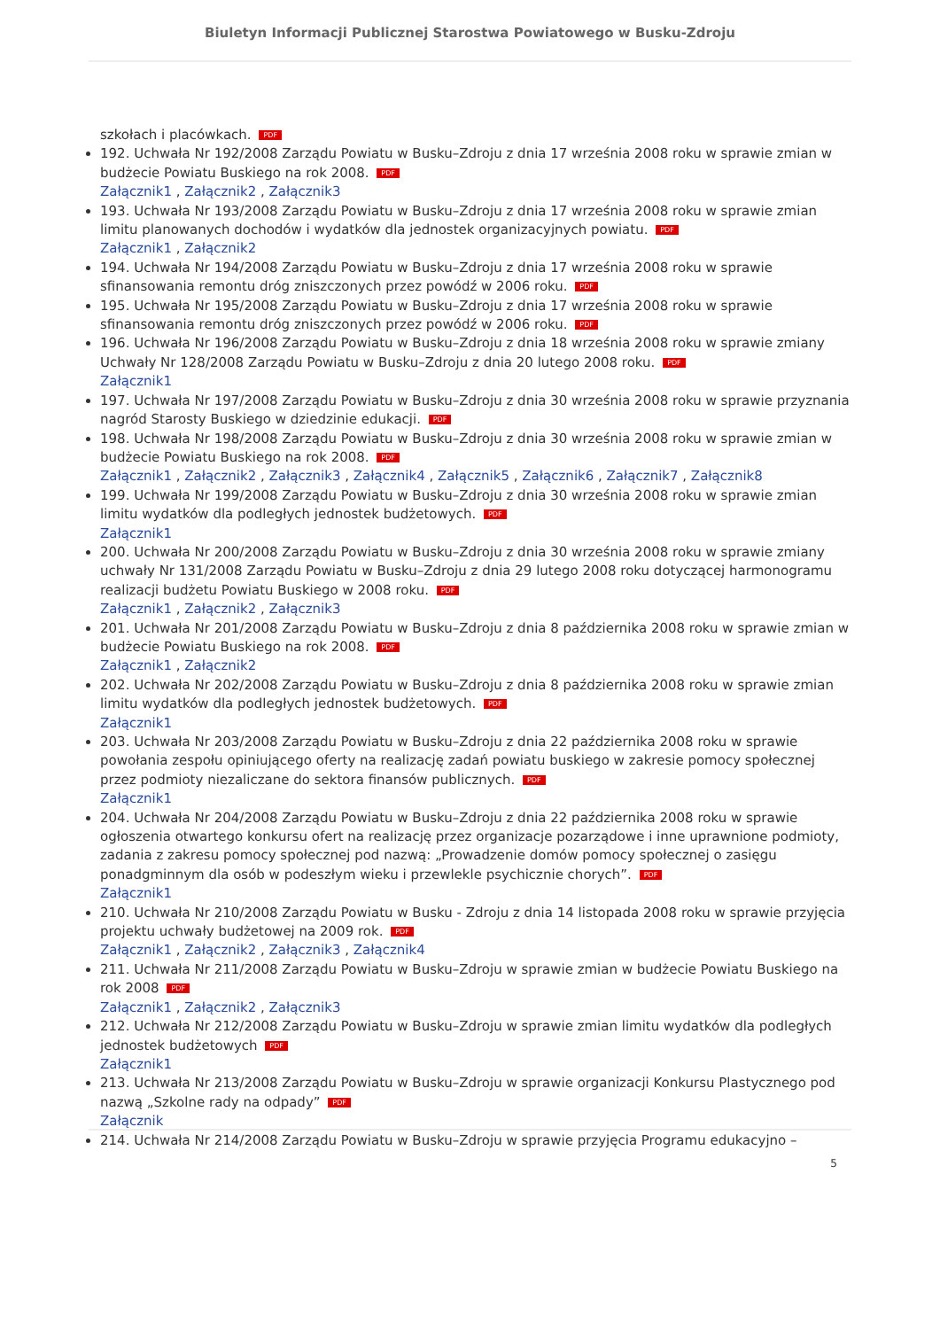Biuletyn Informacji Publicznej Starostwa Powiatowego w Busku-Zdroju
szkołach i placówkach. PDF
192. Uchwała Nr 192/2008 Zarządu Powiatu w Busku–Zdroju z dnia 17 września 2008 roku w sprawie zmian w budżecie Powiatu Buskiego na rok 2008. PDF
Załącznik1 , Załącznik2 , Załącznik3
193. Uchwała Nr 193/2008 Zarządu Powiatu w Busku–Zdroju z dnia 17 września 2008 roku w sprawie zmian limitu planowanych dochodów i wydatków dla jednostek organizacyjnych powiatu. PDF
Załącznik1 , Załącznik2
194. Uchwała Nr 194/2008 Zarządu Powiatu w Busku–Zdroju z dnia 17 września 2008 roku w sprawie sfinansowania remontu dróg zniszczonych przez powódź w 2006 roku. PDF
195. Uchwała Nr 195/2008 Zarządu Powiatu w Busku–Zdroju z dnia 17 września 2008 roku w sprawie sfinansowania remontu dróg zniszczonych przez powódź w 2006 roku. PDF
196. Uchwała Nr 196/2008 Zarządu Powiatu w Busku–Zdroju z dnia 18 września 2008 roku w sprawie zmiany Uchwały Nr 128/2008 Zarządu Powiatu w Busku–Zdroju z dnia 20 lutego 2008 roku. PDF
Załącznik1
197. Uchwała Nr 197/2008 Zarządu Powiatu w Busku–Zdroju z dnia 30 września 2008 roku w sprawie przyznania nagród Starosty Buskiego w dziedzinie edukacji. PDF
198. Uchwała Nr 198/2008 Zarządu Powiatu w Busku–Zdroju z dnia 30 września 2008 roku w sprawie zmian w budżecie Powiatu Buskiego na rok 2008. PDF
Załącznik1 , Załącznik2 , Załącznik3 , Załącznik4 , Załącznik5 , Załącznik6 , Załącznik7 , Załącznik8
199. Uchwała Nr 199/2008 Zarządu Powiatu w Busku–Zdroju z dnia 30 września 2008 roku w sprawie zmian limitu wydatków dla podległych jednostek budżetowych. PDF
Załącznik1
200. Uchwała Nr 200/2008 Zarządu Powiatu w Busku–Zdroju z dnia 30 września 2008 roku w sprawie zmiany uchwały Nr 131/2008 Zarządu Powiatu w Busku–Zdroju z dnia 29 lutego 2008 roku dotyczącej harmonogramu realizacji budżetu Powiatu Buskiego w 2008 roku. PDF
Załącznik1 , Załącznik2 , Załącznik3
201. Uchwała Nr 201/2008 Zarządu Powiatu w Busku–Zdroju z dnia 8 października 2008 roku w sprawie zmian w budżecie Powiatu Buskiego na rok 2008. PDF
Załącznik1 , Załącznik2
202. Uchwała Nr 202/2008 Zarządu Powiatu w Busku–Zdroju z dnia 8 października 2008 roku w sprawie zmian limitu wydatków dla podległych jednostek budżetowych. PDF
Załącznik1
203. Uchwała Nr 203/2008 Zarządu Powiatu w Busku–Zdroju z dnia 22 października 2008 roku w sprawie powołania zespołu opiniującego oferty na realizację zadań powiatu buskiego w zakresie pomocy społecznej przez podmioty niezaliczane do sektora finansów publicznych. PDF
Załącznik1
204. Uchwała Nr 204/2008 Zarządu Powiatu w Busku–Zdroju z dnia 22 października 2008 roku w sprawie ogłoszenia otwartego konkursu ofert na realizację przez organizacje pozarządowe i inne uprawnione podmioty, zadania z zakresu pomocy społecznej pod nazwą: „Prowadzenie domów pomocy społecznej o zasięgu ponadgminnym dla osób w podeszłym wieku i przewlekle psychicznie chorych”. PDF
Załącznik1
210. Uchwała Nr 210/2008 Zarządu Powiatu w Busku - Zdroju z dnia 14 listopada 2008 roku w sprawie przyjęcia projektu uchwały budżetowej na 2009 rok. PDF
Załącznik1 , Załącznik2 , Załącznik3 , Załącznik4
211. Uchwała Nr 211/2008 Zarządu Powiatu w Busku–Zdroju w sprawie zmian w budżecie Powiatu Buskiego na rok 2008 PDF
Załącznik1 , Załącznik2 , Załącznik3
212. Uchwała Nr 212/2008 Zarządu Powiatu w Busku–Zdroju w sprawie zmian limitu wydatków dla podległych jednostek budżetowych PDF
Załącznik1
213. Uchwała Nr 213/2008 Zarządu Powiatu w Busku–Zdroju w sprawie organizacji Konkursu Plastycznego pod nazwą „Szkolne rady na odpady” PDF
Załącznik
214. Uchwała Nr 214/2008 Zarządu Powiatu w Busku–Zdroju w sprawie przyjęcia Programu edukacyjno –
5